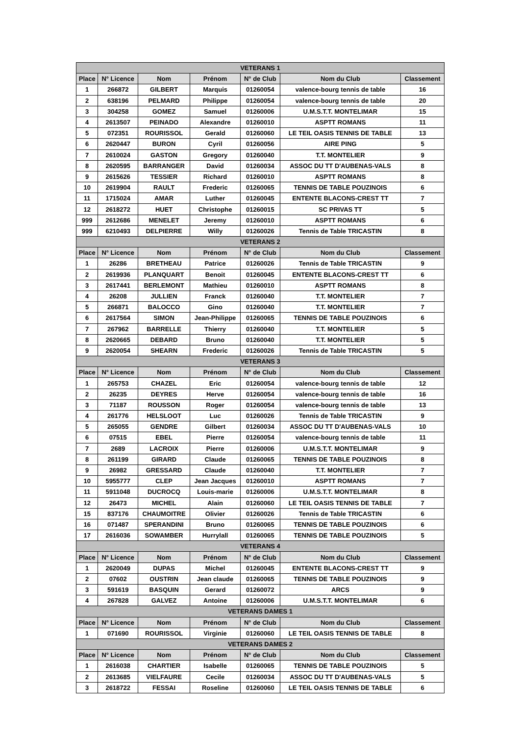| VETERANS 1 | | | | | | |
| --- | --- | --- | --- | --- | --- | --- |
| Place | N° Licence | Nom | Prénom | N° de Club | Nom du Club | Classement |
| 1 | 266872 | GILBERT | Marquis | 01260054 | valence-bourg tennis de table | 16 |
| 2 | 638196 | PELMARD | Philippe | 01260054 | valence-bourg tennis de table | 20 |
| 3 | 304258 | GOMEZ | Samuel | 01260006 | U.M.S.T.T. MONTELIMAR | 15 |
| 4 | 2613507 | PEINADO | Alexandre | 01260010 | ASPTT ROMANS | 11 |
| 5 | 072351 | ROURISSOL | Gerald | 01260060 | LE TEIL OASIS TENNIS DE TABLE | 13 |
| 6 | 2620447 | BURON | Cyril | 01260056 | AIRE PING | 5 |
| 7 | 2610024 | GASTON | Gregory | 01260040 | T.T. MONTELIER | 9 |
| 8 | 2620595 | BARRANGER | David | 01260034 | ASSOC DU TT D'AUBENAS-VALS | 8 |
| 9 | 2615626 | TESSIER | Richard | 01260010 | ASPTT ROMANS | 8 |
| 10 | 2619904 | RAULT | Frederic | 01260065 | TENNIS DE TABLE POUZINOIS | 6 |
| 11 | 1715024 | AMAR | Luther | 01260045 | ENTENTE BLACONS-CREST TT | 7 |
| 12 | 2618272 | HUET | Christophe | 01260015 | SC PRIVAS TT | 5 |
| 999 | 2612686 | MENELET | Jeremy | 01260010 | ASPTT ROMANS | 6 |
| 999 | 6210493 | DELPIERRE | Willy | 01260026 | Tennis de Table TRICASTIN | 8 |
| VETERANS 2 | | | | | | |
| Place | N° Licence | Nom | Prénom | N° de Club | Nom du Club | Classement |
| 1 | 26286 | BRETHEAU | Patrice | 01260026 | Tennis de Table TRICASTIN | 9 |
| 2 | 2619936 | PLANQUART | Benoit | 01260045 | ENTENTE BLACONS-CREST TT | 6 |
| 3 | 2617441 | BERLEMONT | Mathieu | 01260010 | ASPTT ROMANS | 8 |
| 4 | 26208 | JULLIEN | Franck | 01260040 | T.T. MONTELIER | 7 |
| 5 | 266871 | BALOCCO | Gino | 01260040 | T.T. MONTELIER | 7 |
| 6 | 2617564 | SIMON | Jean-Philippe | 01260065 | TENNIS DE TABLE POUZINOIS | 6 |
| 7 | 267962 | BARRELLE | Thierry | 01260040 | T.T. MONTELIER | 5 |
| 8 | 2620665 | DEBARD | Bruno | 01260040 | T.T. MONTELIER | 5 |
| 9 | 2620054 | SHEARN | Frederic | 01260026 | Tennis de Table TRICASTIN | 5 |
| VETERANS 3 | | | | | | |
| Place | N° Licence | Nom | Prénom | N° de Club | Nom du Club | Classement |
| 1 | 265753 | CHAZEL | Eric | 01260054 | valence-bourg tennis de table | 12 |
| 2 | 26235 | DEYRES | Herve | 01260054 | valence-bourg tennis de table | 16 |
| 3 | 71187 | ROUSSON | Roger | 01260054 | valence-bourg tennis de table | 13 |
| 4 | 261776 | HELSLOOT | Luc | 01260026 | Tennis de Table TRICASTIN | 9 |
| 5 | 265055 | GENDRE | Gilbert | 01260034 | ASSOC DU TT D'AUBENAS-VALS | 10 |
| 6 | 07515 | EBEL | Pierre | 01260054 | valence-bourg tennis de table | 11 |
| 7 | 2689 | LACROIX | Pierre | 01260006 | U.M.S.T.T. MONTELIMAR | 9 |
| 8 | 261199 | GIRARD | Claude | 01260065 | TENNIS DE TABLE POUZINOIS | 8 |
| 9 | 26982 | GRESSARD | Claude | 01260040 | T.T. MONTELIER | 7 |
| 10 | 5955777 | CLEP | Jean Jacques | 01260010 | ASPTT ROMANS | 7 |
| 11 | 5911048 | DUCROCQ | Louis-marie | 01260006 | U.M.S.T.T. MONTELIMAR | 8 |
| 12 | 26473 | MICHEL | Alain | 01260060 | LE TEIL OASIS TENNIS DE TABLE | 7 |
| 15 | 837176 | CHAUMOITRE | Olivier | 01260026 | Tennis de Table TRICASTIN | 6 |
| 16 | 071487 | SPERANDINI | Bruno | 01260065 | TENNIS DE TABLE POUZINOIS | 6 |
| 17 | 2616036 | SOWAMBER | Hurrylall | 01260065 | TENNIS DE TABLE POUZINOIS | 5 |
| VETERANS 4 | | | | | | |
| Place | N° Licence | Nom | Prénom | N° de Club | Nom du Club | Classement |
| 1 | 2620049 | DUPAS | Michel | 01260045 | ENTENTE BLACONS-CREST TT | 9 |
| 2 | 07602 | OUSTRIN | Jean claude | 01260065 | TENNIS DE TABLE POUZINOIS | 9 |
| 3 | 591619 | BASQUIN | Gerard | 01260072 | ARCS | 9 |
| 4 | 267828 | GALVEZ | Antoine | 01260006 | U.M.S.T.T. MONTELIMAR | 6 |
| VETERANS DAMES 1 | | | | | | |
| Place | N° Licence | Nom | Prénom | N° de Club | Nom du Club | Classement |
| 1 | 071690 | ROURISSOL | Virginie | 01260060 | LE TEIL OASIS TENNIS DE TABLE | 8 |
| VETERANS DAMES 2 | | | | | | |
| Place | N° Licence | Nom | Prénom | N° de Club | Nom du Club | Classement |
| 1 | 2616038 | CHARTIER | Isabelle | 01260065 | TENNIS DE TABLE POUZINOIS | 5 |
| 2 | 2613685 | VIELFAURE | Cecile | 01260034 | ASSOC DU TT D'AUBENAS-VALS | 5 |
| 3 | 2618722 | FESSAI | Roseline | 01260060 | LE TEIL OASIS TENNIS DE TABLE | 6 |